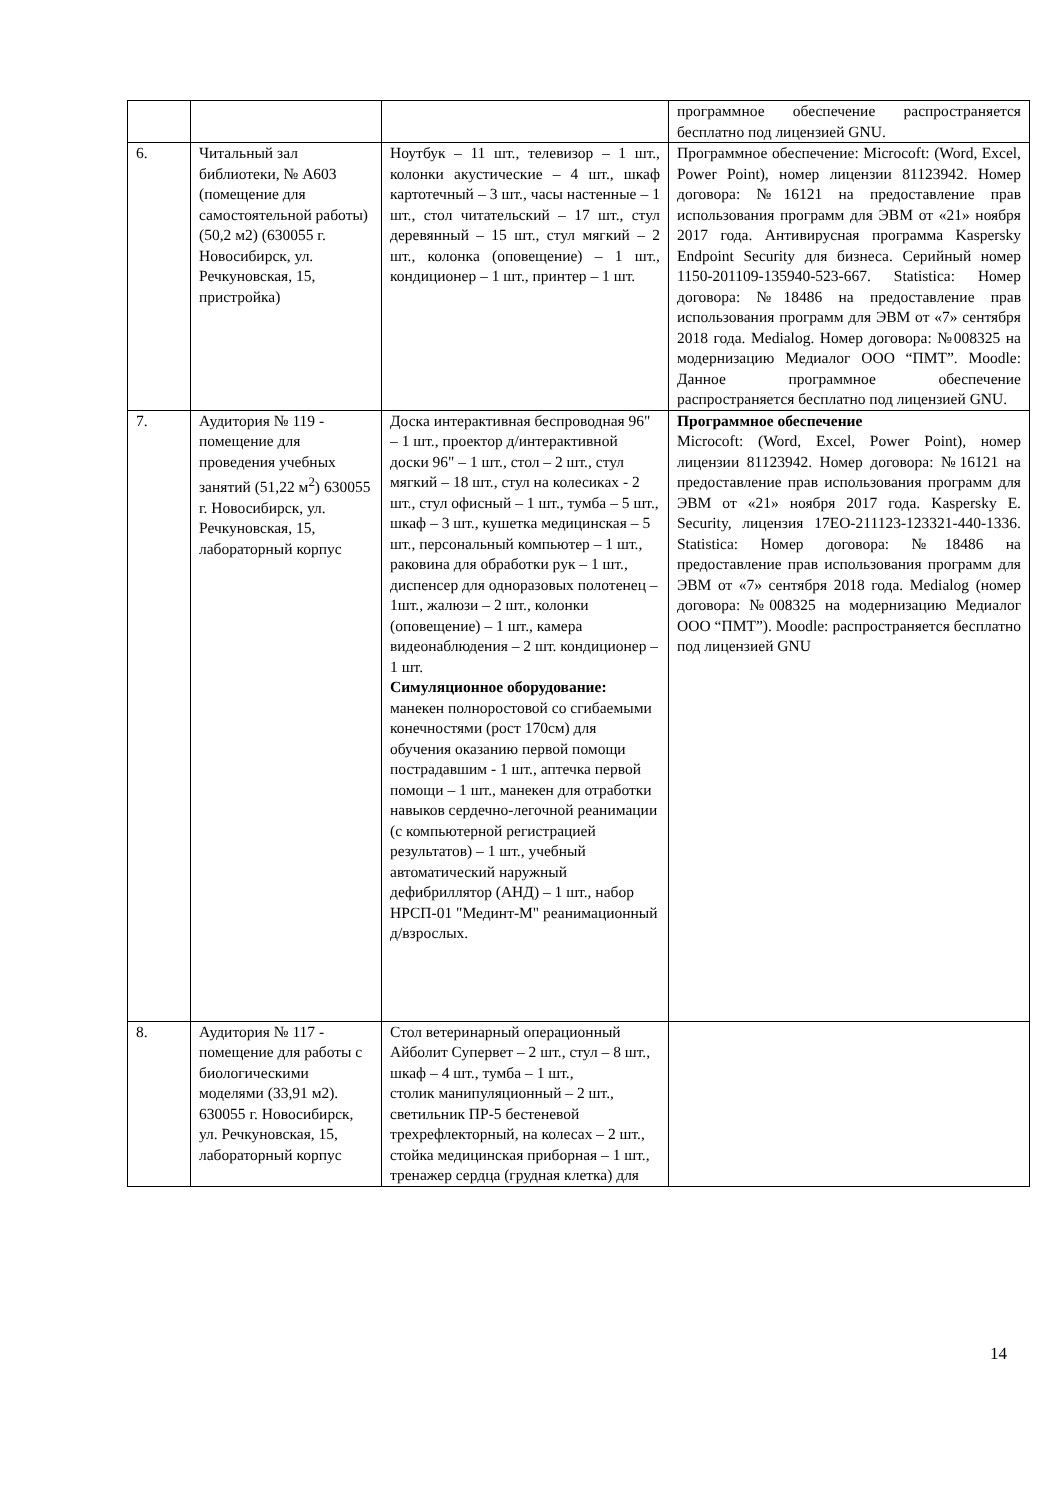| | | | программное обеспечение распространяется бесплатно под лицензией GNU. |
| 6. | Читальный зал библиотеки, № А603 (помещение для самостоятельной работы) (50,2 м2) (630055 г. Новосибирск, ул. Речкуновская, 15, пристройка) | Ноутбук – 11 шт., телевизор – 1 шт., колонки акустические – 4 шт., шкаф картотечный – 3 шт., часы настенные – 1 шт., стол читательский – 17 шт., стул деревянный – 15 шт., стул мягкий – 2 шт., колонка (оповещение) – 1 шт., кондиционер – 1 шт., принтер – 1 шт. | Программное обеспечение: Microcoft: (Word, Excel, Power Point), номер лицензии 81123942. Номер договора: №16121 на предоставление прав использования программ для ЭВМ от «21» ноября 2017 года. Антивирусная программа Kaspersky Endpoint Security для бизнеса. Серийный номер 1150-201109-135940-523-667. Statistica: Номер договора: №18486 на предоставление прав использования программ для ЭВМ от «7» сентября 2018 года. Medialog. Номер договора: №008325 на модернизацию Медиалог ООО “ПМТ”. Moodle: Данное программное обеспечение распространяется бесплатно под лицензией GNU. |
| 7. | Аудитория № 119 - помещение для проведения учебных занятий (51,22 м<sup>2</sup>) 630055 г. Новосибирск, ул. Речкуновская, 15, лабораторный корпус | Доска интерактивная беспроводная 96" – 1 шт., проектор д/интерактивной доски 96" – 1 шт., стол – 2 шт., стул мягкий – 18 шт., стул на колесиках - 2 шт., стул офисный – 1 шт., тумба – 5 шт., шкаф – 3 шт., кушетка медицинская – 5 шт., персональный компьютер – 1 шт., раковина для обработки рук – 1 шт., диспенсер для одноразовых полотенец – 1шт., жалюзи – 2 шт., колонки (оповещение) – 1 шт., камера видеонаблюдения – 2 шт. кондиционер – 1 шт. Симуляционное оборудование: манекен полноростовой со сгибаемыми конечностями (рост 170см) для обучения оказанию первой помощи пострадавшим - 1 шт., аптечка первой помощи – 1 шт., манекен для отработки навыков сердечно-легочной реанимации (с компьютерной регистрацией результатов) – 1 шт., учебный автоматический наружный дефибриллятор (АНД) – 1 шт., набор НРСП-01 "Мединт-М" реанимационный д/взрослых. | Программное обеспечение Microcoft: (Word, Excel, Power Point), номер лицензии 81123942. Номер договора: №16121 на предоставление прав использования программ для ЭВМ от «21» ноября 2017 года. Kaspersky E. Security, лицензия 17EO-211123-123321-440-1336. Statistica: Номер договора: №18486 на предоставление прав использования программ для ЭВМ от «7» сентября 2018 года. Medialog (номер договора: №008325 на модернизацию Медиалог ООО “ПМТ”). Moodle: распространяется бесплатно под лицензией GNU |
| 8. | Аудитория № 117 - помещение для работы с биологическими моделями (33,91 м2). 630055 г. Новосибирск, ул. Речкуновская, 15, лабораторный корпус | Стол ветеринарный операционный Айболит Супервет – 2 шт., стул – 8 шт., шкаф – 4 шт., тумба – 1 шт., столик манипуляционный – 2 шт., светильник ПР-5 бестеневой трехрефлекторный, на колесах – 2 шт., стойка медицинская приборная – 1 шт., тренажер сердца (грудная клетка) для | |
14